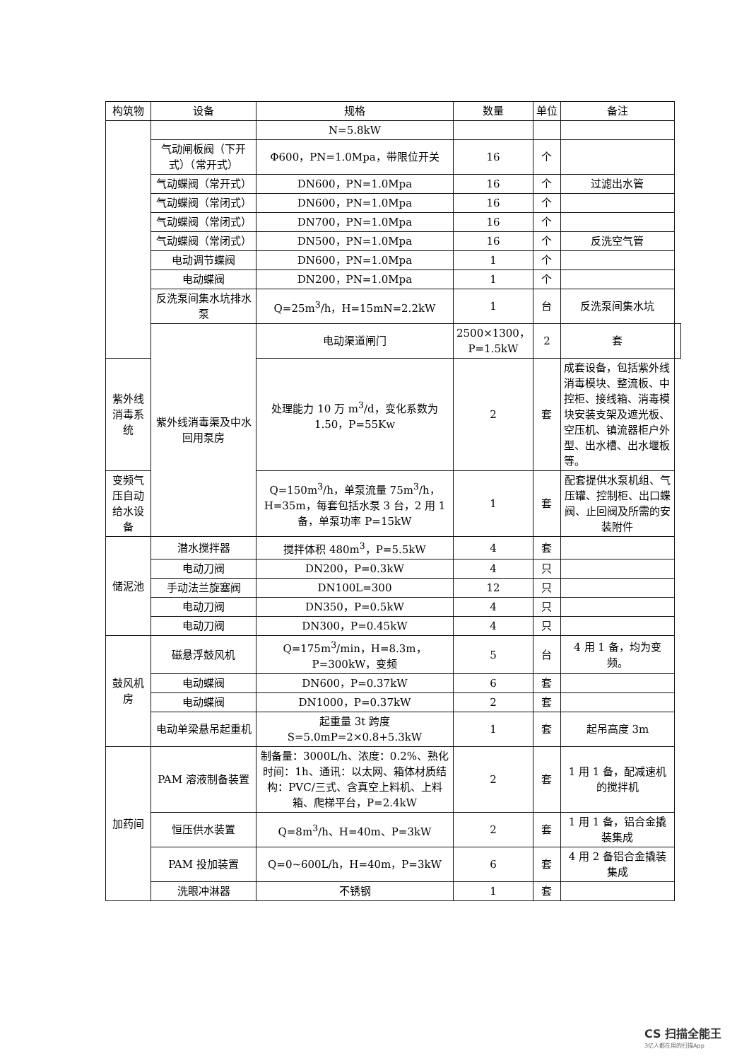| 构筑物 | 设备 | 规格 | 数量 | 单位 | 备注 | |
| --- | --- | --- | --- | --- | --- | --- |
| | | N=5.8kW | | | | |
| | 气动闸板阀（下开式）（常开式） | Φ600，PN=1.0Mpa，带限位开关 | 16 | 个 | | |
| | 气动蝶阀（常开式） | DN600，PN=1.0Mpa | 16 | 个 | 过滤出水管 | |
| | 气动蝶阀（常闭式） | DN600，PN=1.0Mpa | 16 | 个 | | |
| | 气动蝶阀（常闭式） | DN700，PN=1.0Mpa | 16 | 个 | | |
| | 气动蝶阀（常闭式） | DN500，PN=1.0Mpa | 16 | 个 | 反洗空气管 | |
| | 电动调节蝶阀 | DN600，PN=1.0Mpa | 1 | 个 | | |
| | 电动蝶阀 | DN200，PN=1.0Mpa | 1 | 个 | | |
| | 反洗泵间集水坑排水泵 | Q=25m<sup>3</sup>/h，H=15mN=2.2kW | 1 | 台 | 反洗泵间集水坑 | |
| | 紫外线消毒渠及中水回用泵房 | 电动渠道闸门 | 2500×1300，P=1.5kW | 2 | 套 | |
| 紫外线消毒系统 | | 处理能力 10 万 m<sup>3</sup>/d，变化系数为 1.50，P=55Kw | 2 | 套 | 成套设备，包括紫外线消毒模块、整流板、中控柜、接线箱、消毒模块安装支架及遮光板、空压机、镇流器柜户外型、出水槽、出水堰板等。 | |
| 变频气压自动给水设备 | | Q=150m<sup>3</sup>/h，单泵流量 75m<sup>3</sup>/h，H=35m，每套包括水泵 3 台，2 用 1 备，单泵功率 P=15kW | 1 | 套 | 配套提供水泵机组、气压罐、控制柜、出口蝶阀、止回阀及所需的安装附件 | |
| 储泥池 | 潜水搅拌器 | 搅拌体积 480m<sup>3</sup>，P=5.5kW | 4 | 套 | | |
| | 电动刀阀 | DN200，P=0.3kW | 4 | 只 | | |
| | 手动法兰旋塞阀 | DN100L=300 | 12 | 只 | | |
| | 电动刀阀 | DN350，P=0.5kW | 4 | 只 | | |
| | 电动刀阀 | DN300，P=0.45kW | 4 | 只 | | |
| 鼓风机房 | 磁悬浮鼓风机 | Q=175m<sup>3</sup>/min，H=8.3m，P=300kW，变频 | 5 | 台 | 4 用 1 备，均为变频。 | |
| | 电动蝶阀 | DN600，P=0.37kW | 6 | 套 | | |
| | 电动蝶阀 | DN1000，P=0.37kW | 2 | 套 | | |
| | 电动单梁悬吊起重机 | 起重量 3t 跨度 S=5.0mP=2×0.8+5.3kW | 1 | 套 | 起吊高度 3m | |
| 加药间 | PAM 溶液制备装置 | 制备量：3000L/h、浓度：0.2%、熟化时间：1h、通讯：以太网、箱体材质结构：PVC/三式、含真空上料机、上料箱、爬梯平台，P=2.4kW | 2 | 套 | 1 用 1 备，配减速机的搅拌机 | |
| | 恒压供水装置 | Q=8m<sup>3</sup>/h、H=40m、P=3kW | 2 | 套 | 1 用 1 备，铝合金撬装集成 | |
| | PAM 投加装置 | Q=0~600L/h，H=40m，P=3kW | 6 | 套 | 4 用 2 备铝合金撬装集成 | |
| | 洗眼冲淋器 | 不锈钢 | 1 | 套 | | |
CS 扫描全能王
3亿人都在用的扫描App